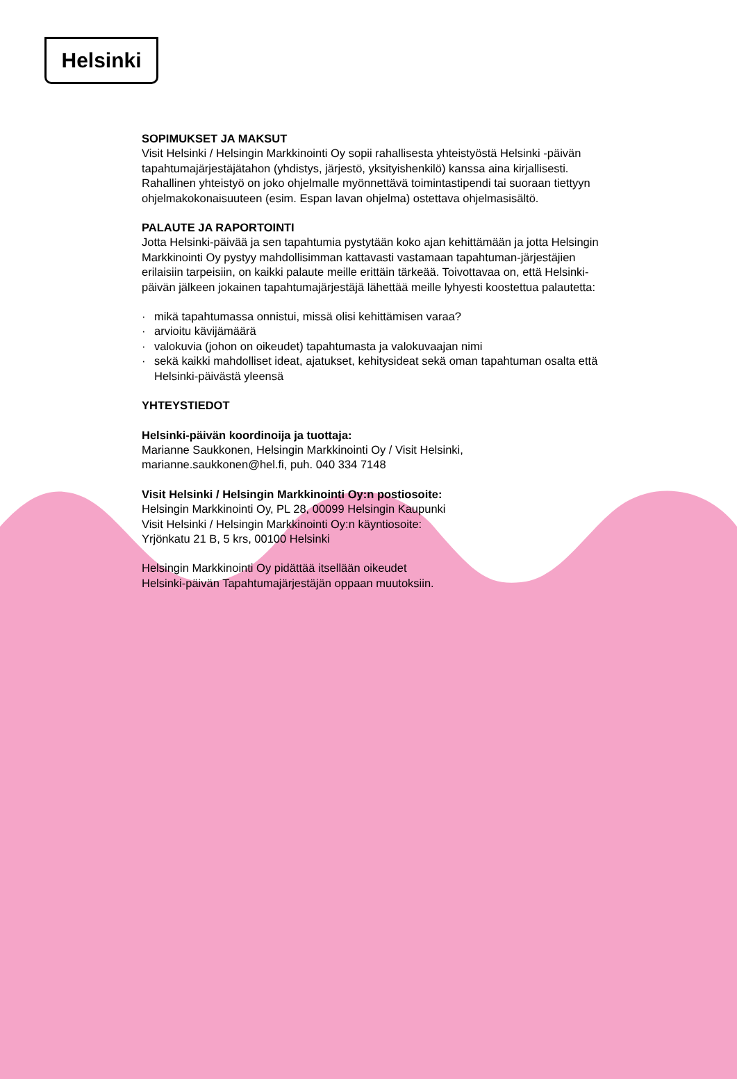Helsinki
SOPIMUKSET JA MAKSUT
Visit Helsinki / Helsingin Markkinointi Oy sopii rahallisesta yhteistyöstä Helsinki -päivän tapahtumajärjestäjätahon (yhdistys, järjestö, yksityishenkilö) kanssa aina kirjallisesti. Rahallinen yhteistyö on joko ohjelmalle myönnettävä toimintastipendi tai suoraan tiettyyn ohjelmakokonaisuuteen (esim. Espan lavan ohjelma) ostettava ohjelmasisältö.
PALAUTE JA RAPORTOINTI
Jotta Helsinki-päivää ja sen tapahtumia pystytään koko ajan kehittämään ja jotta Helsingin Markkinointi Oy pystyy mahdollisimman kattavasti vastamaan tapahtuman-järjestäjien erilaisiin tarpeisiin, on kaikki palaute meille erittäin tärkeää. Toivottavaa on, että Helsinki-päivän jälkeen jokainen tapahtumajärjestäjä lähettää meille lyhyesti koostettua palautetta:
· mikä tapahtumassa onnistui, missä olisi kehittämisen varaa?
· arvioitu kävijämäärä
· valokuvia (johon on oikeudet) tapahtumasta ja valokuvaajan nimi
· sekä kaikki mahdolliset ideat, ajatukset, kehitysideat sekä oman tapahtuman osalta että Helsinki-päivästä yleensä
YHTEYSTIEDOT
Helsinki-päivän koordinoija ja tuottaja:
Marianne Saukkonen, Helsingin Markkinointi Oy / Visit Helsinki,
marianne.saukkonen@hel.fi, puh. 040 334 7148
Visit Helsinki / Helsingin Markkinointi Oy:n postiosoite:
Helsingin Markkinointi Oy, PL 28, 00099 Helsingin Kaupunki
Visit Helsinki / Helsingin Markkinointi Oy:n käyntiosoite:
Yrjönkatu 21 B, 5 krs, 00100 Helsinki
Helsingin Markkinointi Oy pidättää itsellään oikeudet
Helsinki-päivän Tapahtumajärjestäjän oppaan muutoksiin.